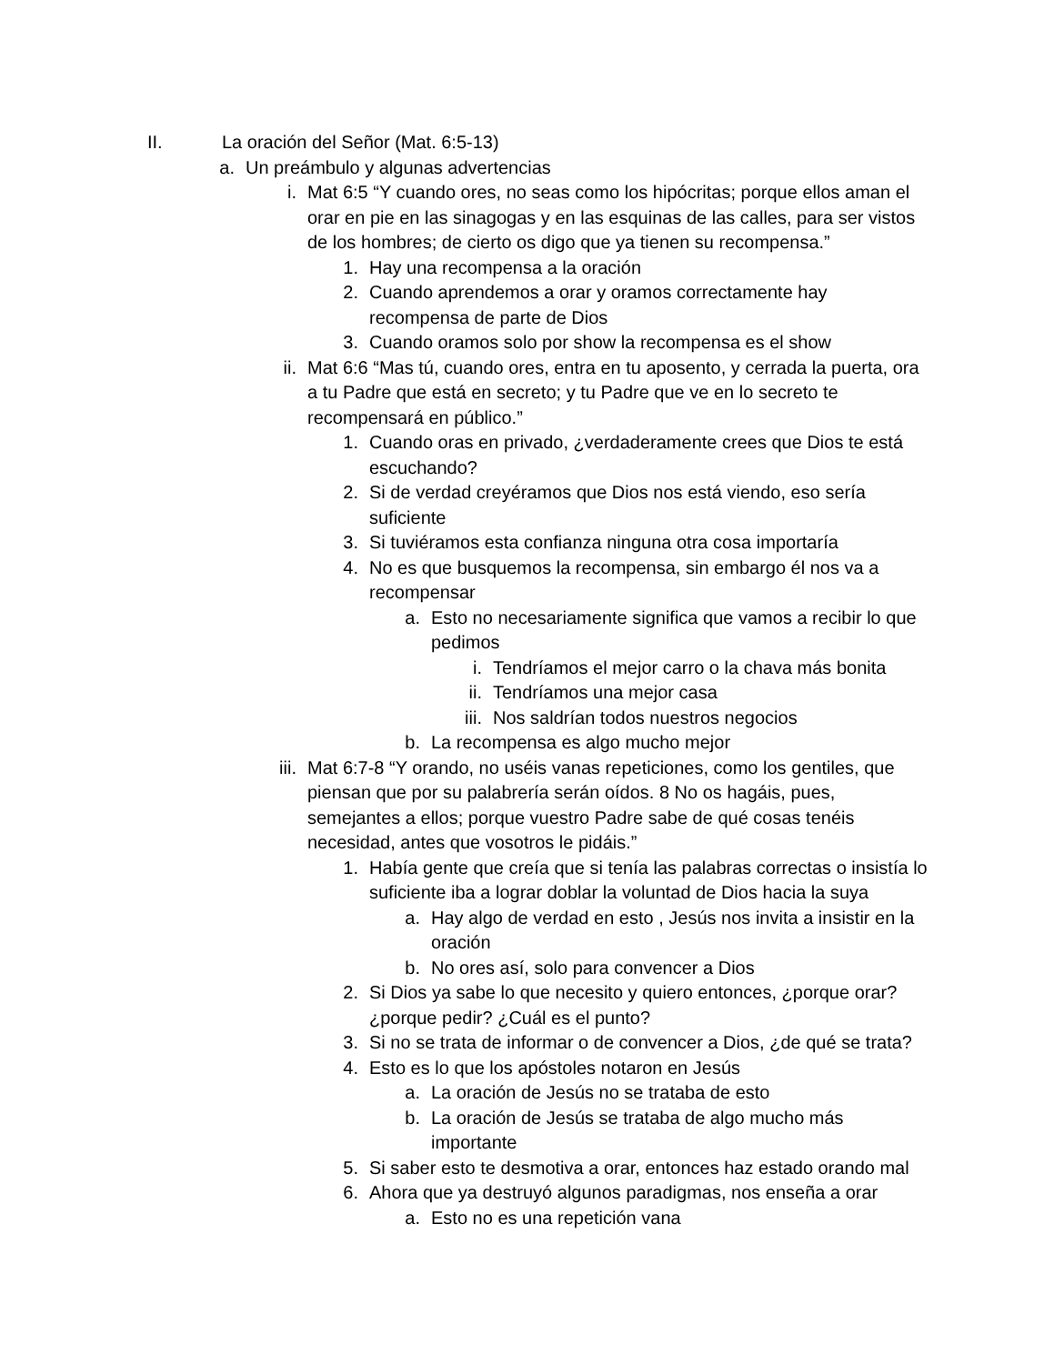II. La oración del Señor (Mat. 6:5-13)
a. Un preámbulo y algunas advertencias
i. Mat 6:5 “Y cuando ores, no seas como los hipócritas; porque ellos aman el orar en pie en las sinagogas y en las esquinas de las calles, para ser vistos de los hombres; de cierto os digo que ya tienen su recompensa.”
1. Hay una recompensa a la oración
2. Cuando aprendemos a orar y oramos correctamente hay recompensa de parte de Dios
3. Cuando oramos solo por show la recompensa es el show
ii. Mat 6:6 “Mas tú, cuando ores, entra en tu aposento, y cerrada la puerta, ora a tu Padre que está en secreto; y tu Padre que ve en lo secreto te recompensará en público.”
1. Cuando oras en privado, ¿verdaderamente crees que Dios te está escuchando?
2. Si de verdad creyéramos que Dios nos está viendo, eso sería suficiente
3. Si tuviéramos esta confianza ninguna otra cosa importaría
4. No es que busquemos la recompensa, sin embargo él nos va a recompensar
a. Esto no necesariamente significa que vamos a recibir lo que pedimos
i. Tendríamos el mejor carro o la chava más bonita
ii. Tendríamos una mejor casa
iii. Nos saldrían todos nuestros negocios
b. La recompensa es algo mucho mejor
iii. Mat 6:7-8 “Y orando, no uséis vanas repeticiones, como los gentiles, que piensan que por su palabrería serán oídos. 8 No os hagáis, pues, semejantes a ellos; porque vuestro Padre sabe de qué cosas tenéis necesidad, antes que vosotros le pidáis.”
1. Había gente que creía que si tenía las palabras correctas o insistía lo suficiente iba a lograr doblar la voluntad de Dios hacia la suya
a. Hay algo de verdad en esto , Jesús nos invita a insistir en la oración
b. No ores así, solo para convencer a Dios
2. Si Dios ya sabe lo que necesito y quiero entonces, ¿porque orar? ¿porque pedir? ¿Cuál es el punto?
3. Si no se trata de informar o de convencer a Dios, ¿de qué se trata?
4. Esto es lo que los apóstoles notaron en Jesús
a. La oración de Jesús no se trataba de esto
b. La oración de Jesús se trataba de algo mucho más importante
5. Si saber esto te desmotiva a orar, entonces haz estado orando mal
6. Ahora que ya destruyó algunos paradigmas, nos enseña a orar
a. Esto no es una repetición vana